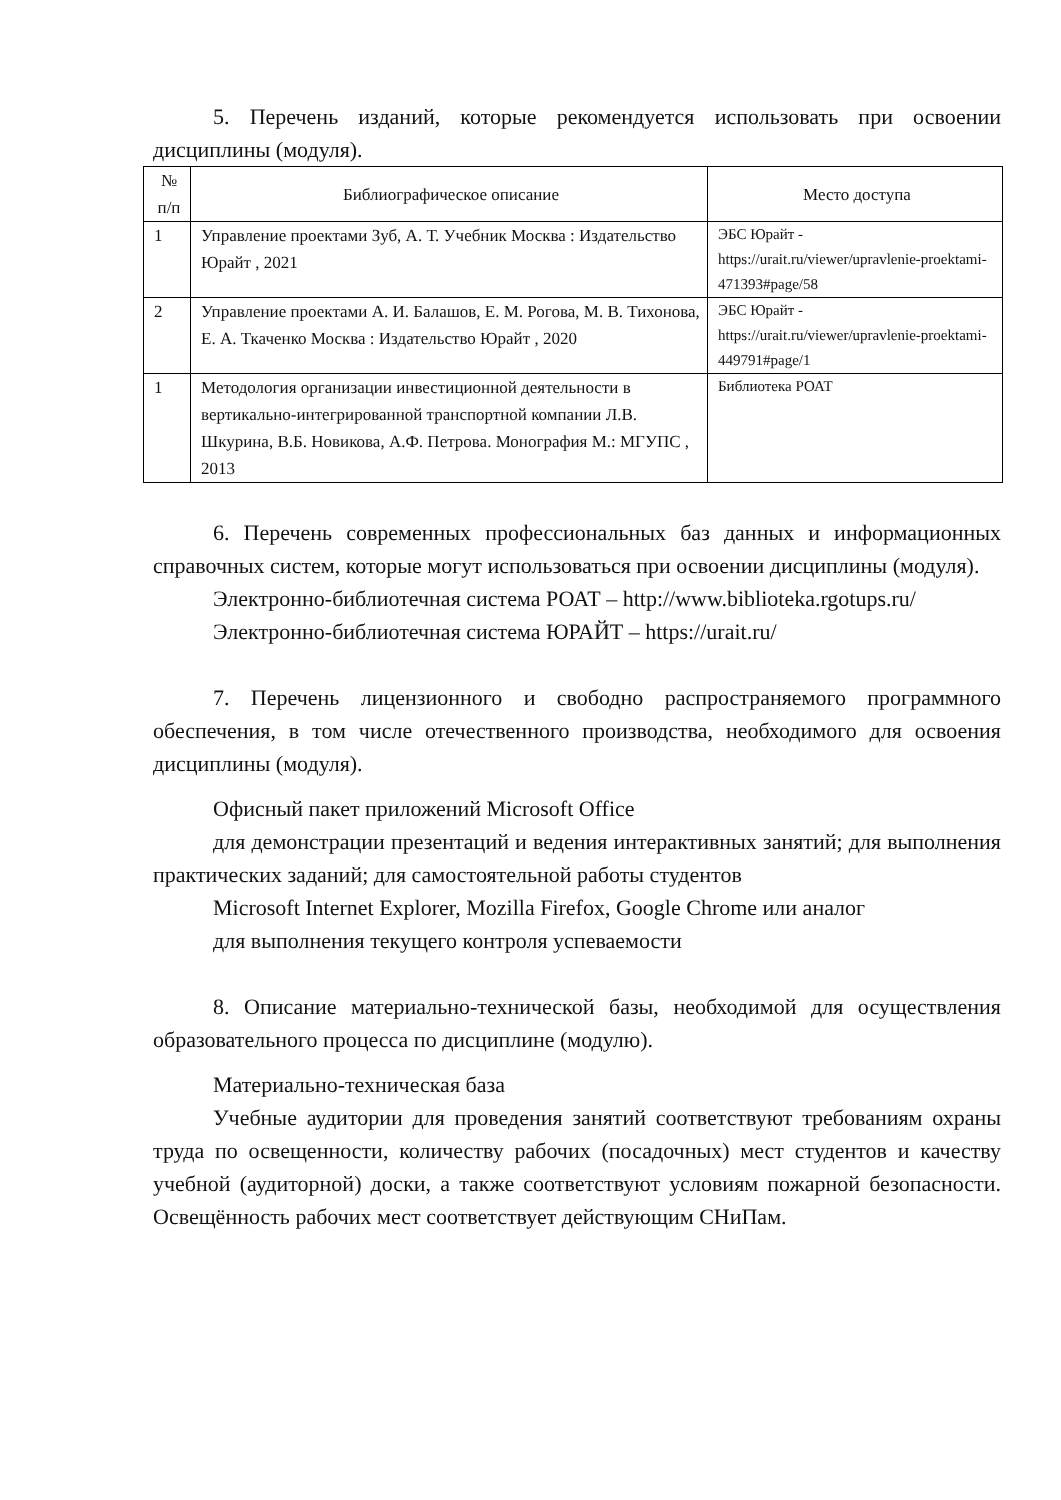5. Перечень изданий, которые рекомендуется использовать при освоении дисциплины (модуля).
| № п/п | Библиографическое описание | Место доступа |
| --- | --- | --- |
| 1 | Управление проектами Зуб, А. Т. Учебник Москва : Издательство Юрайт , 2021 | ЭБС Юрайт - https://urait.ru/viewer/upravlenie-proektami-471393#page/58 |
| 2 | Управление проектами А. И. Балашов, Е. М. Рогова, М. В. Тихонова, Е. А. Ткаченко Москва : Издательство Юрайт , 2020 | ЭБС Юрайт - https://urait.ru/viewer/upravlenie-proektami-449791#page/1 |
| 1 | Методология организации инвестиционной деятельности в вертикально-интегрированной транспортной компании Л.В. Шкурина, В.Б. Новикова, А.Ф. Петрова. Монография М.: МГУПС , 2013 | Библиотека РОАТ |
6. Перечень современных профессиональных баз данных и информационных справочных систем, которые могут использоваться при освоении дисциплины (модуля).
Электронно-библиотечная система РОАТ – http://www.biblioteka.rgotups.ru/
Электронно-библиотечная система ЮРАЙТ – https://urait.ru/
7. Перечень лицензионного и свободно распространяемого программного обеспечения, в том числе отечественного производства, необходимого для освоения дисциплины (модуля).
Офисный пакет приложений Microsoft Office
для демонстрации презентаций и ведения интерактивных занятий; для выполнения практических заданий; для самостоятельной работы студентов
Microsoft Internet Explorer, Mozilla Firefox, Google Chrome или аналог
для выполнения текущего контроля успеваемости
8. Описание материально-технической базы, необходимой для осуществления образовательного процесса по дисциплине (модулю).
Материально-техническая база
Учебные аудитории для проведения занятий соответствуют требованиям охраны труда по освещенности, количеству рабочих (посадочных) мест студентов и качеству учебной (аудиторной) доски, а также соответствуют условиям пожарной безопасности. Освещённость рабочих мест соответствует действующим СНиПам.